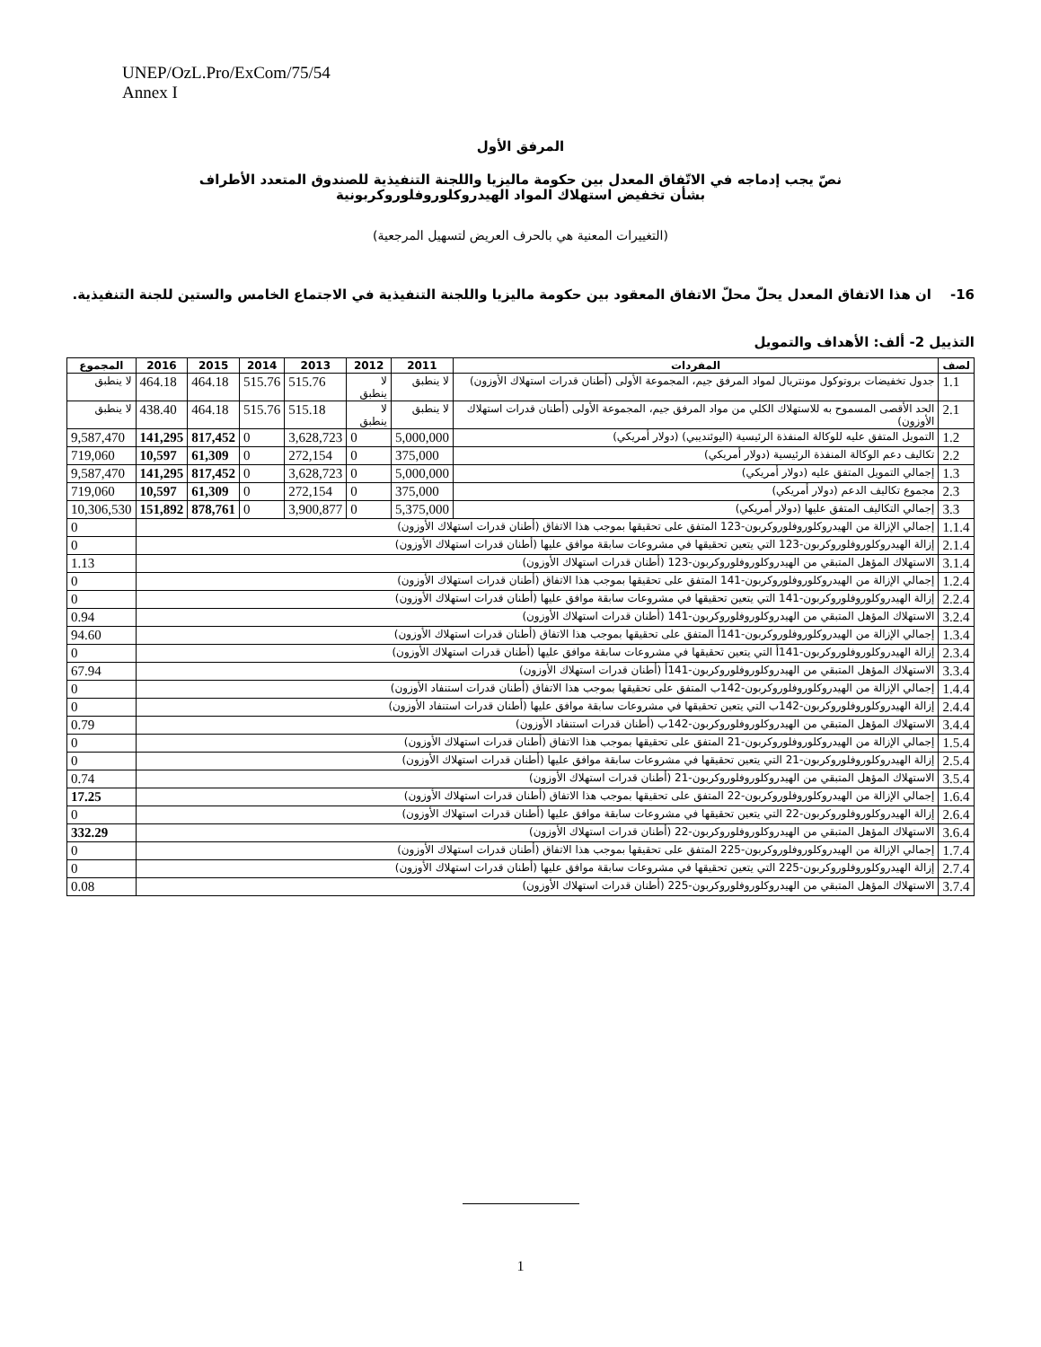UNEP/OzL.Pro/ExCom/75/54
Annex I
المرفق الأول
نصّ يجب إدماجه في الاتّفاق المعدل بين حكومة ماليزيا واللجنة التنفيذية للصندوق المتعدد الأطراف
بشأن تخفيض استهلاك المواد الهيدروكلوروفلوروكربونية
(التغييرات المعنية هي بالحرف العريض لتسهيل المرجعية)
16- ان هذا الاتفاق المعدل يحلّ محلّ الاتفاق المعقود بين حكومة ماليزيا واللجنة التنفيذية في الاجتماع الخامس والستين للجنة التنفيذية.
التذييل 2- ألف: الأهداف والتمويل
| لصف | المفردات | 2011 | 2012 | 2013 | 2014 | 2015 | 2016 | المجموع |
| --- | --- | --- | --- | --- | --- | --- | --- | --- |
| 1.1 | جدول تخفيضات بروتوكول مونتريال لمواد المرفق جيم، المجموعة الأولى (أطنان قدرات استهلاك الأوزون) | لا ينطبق | لا ينطبق | 515.76 | 515.76 | 464.18 | 464.18 | لا ينطبق |
| 2.1 | الحد الأقصى المسموح به للاستهلاك الكلي من مواد المرفق جيم، المجموعة الأولى (أطنان قدرات استهلاك الأوزون) | لا ينطبق | لا ينطبق | 515.18 | 515.76 | 464.18 | 438.40 | لا ينطبق |
| 1.2 | التمويل المتفق عليه للوكالة المنفذة الرئيسية (اليوئنديبي) (دولار أمريكي) | 5,000,000 | 0 | 3,628,723 | 0 | 817,452 | 141,295 | 9,587,470 |
| 2.2 | تكاليف دعم الوكالة المنفذة الرئيسية (دولار أمريكي) | 375,000 | 0 | 272,154 | 0 | 61,309 | 10,597 | 719,060 |
| 1.3 | إجمالي التمويل المتفق عليه (دولار أمريكي) | 5,000,000 | 0 | 3,628,723 | 0 | 817,452 | 141,295 | 9,587,470 |
| 2.3 | مجموع تكاليف الدعم (دولار أمريكي) | 375,000 | 0 | 272,154 | 0 | 61,309 | 10,597 | 719,060 |
| 3.3 | إجمالي التكاليف المتفق عليها (دولار أمريكي) | 5,375,000 | 0 | 3,900,877 | 0 | 878,761 | 151,892 | 10,306,530 |
| 1.1.4 | إجمالي الإزالة من الهيدروكلوروفلوروكربون-123 المتفق على تحقيقها بموجب هذا الاتفاق (أطنان قدرات استهلاك الأوزون) | | | | | | | 0 |
| 2.1.4 | إزالة الهيدروكلوروفلوروكربون-123 التي يتعين تحقيقها في مشروعات سابقة موافق عليها (أطنان قدرات استهلاك الأوزون) | | | | | | | 0 |
| 3.1.4 | الاستهلاك المؤهل المتبقي من الهيدروكلوروفلوروكربون-123 (أطنان قدرات استهلاك الأوزون) | | | | | | | 1.13 |
| 1.2.4 | إجمالي الإزالة من الهيدروكلوروفلوروكربون-141 المتفق على تحقيقها بموجب هذا الاتفاق (أطنان قدرات استهلاك الأوزون) | | | | | | | 0 |
| 2.2.4 | إزالة الهيدروكلوروفلوروكربون-141 التي يتعين تحقيقها في مشروعات سابقة موافق عليها (أطنان قدرات استهلاك الأوزون) | | | | | | | 0 |
| 3.2.4 | الاستهلاك المؤهل المتبقي من الهيدروكلوروفلوروكربون-141 (أطنان قدرات استهلاك الأوزون) | | | | | | | 0.94 |
| 1.3.4 | إجمالي الإزالة من الهيدروكلوروفلوروكربون-141أ المتفق على تحقيقها بموجب هذا الاتفاق (أطنان قدرات استهلاك الأوزون) | | | | | | | 94.60 |
| 2.3.4 | إزالة الهيدروكلوروفلوروكربون-141أ التي يتعين تحقيقها في مشروعات سابقة موافق عليها (أطنان قدرات استهلاك الأوزون) | | | | | | | 0 |
| 3.3.4 | الاستهلاك المؤهل المتبقي من الهيدروكلوروفلوروكربون-141أ (أطنان قدرات استهلاك الأوزون) | | | | | | | 67.94 |
| 1.4.4 | إجمالي الإزالة من الهيدروكلوروفلوروكربون-142ب المتفق على تحقيقها بموجب هذا الاتفاق (أطنان قدرات استنفاد الأوزون) | | | | | | | 0 |
| 2.4.4 | إزالة الهيدروكلوروفلوروكربون-142ب التي يتعين تحقيقها في مشروعات سابقة موافق عليها (أطنان قدرات استنفاد الأوزون) | | | | | | | 0 |
| 3.4.4 | الاستهلاك المؤهل المتبقي من الهيدروكلوروفلوروكربون-142ب (أطنان قدرات استنفاد الأوزون) | | | | | | | 0.79 |
| 1.5.4 | إجمالي الإزالة من الهيدروكلوروفلوروكربون-21 المتفق على تحقيقها بموجب هذا الاتفاق (أطنان قدرات استهلاك الأوزون) | | | | | | | 0 |
| 2.5.4 | إزالة الهيدروكلوروفلوروكربون-21 التي يتعين تحقيقها في مشروعات سابقة موافق عليها (أطنان قدرات استهلاك الأوزون) | | | | | | | 0 |
| 3.5.4 | الاستهلاك المؤهل المتبقي من الهيدروكلوروفلوروكربون-21 (أطنان قدرات استهلاك الأوزون) | | | | | | | 0.74 |
| 1.6.4 | إجمالي الإزالة من الهيدروكلوروفلوروكربون-22 المتفق على تحقيقها بموجب هذا الاتفاق (أطنان قدرات استهلاك الأوزون) | | | | | | | 17.25 |
| 2.6.4 | إزالة الهيدروكلوروفلوروكربون-22 التي يتعين تحقيقها في مشروعات سابقة موافق عليها (أطنان قدرات استهلاك الأوزون) | | | | | | | 0 |
| 3.6.4 | الاستهلاك المؤهل المتبقي من الهيدروكلوروفلوروكربون-22 (أطنان قدرات استهلاك الأوزون) | | | | | | | 332.29 |
| 1.7.4 | إجمالي الإزالة من الهيدروكلوروفلوروكربون-225 المتفق على تحقيقها بموجب هذا الاتفاق (أطنان قدرات استهلاك الأوزون) | | | | | | | 0 |
| 2.7.4 | إزالة الهيدروكلوروفلوروكربون-225 التي يتعين تحقيقها في مشروعات سابقة موافق عليها (أطنان قدرات استهلاك الأوزون) | | | | | | | 0 |
| 3.7.4 | الاستهلاك المؤهل المتبقي من الهيدروكلوروفلوروكربون-225 (أطنان قدرات استهلاك الأوزون) | | | | | | | 0.08 |
1